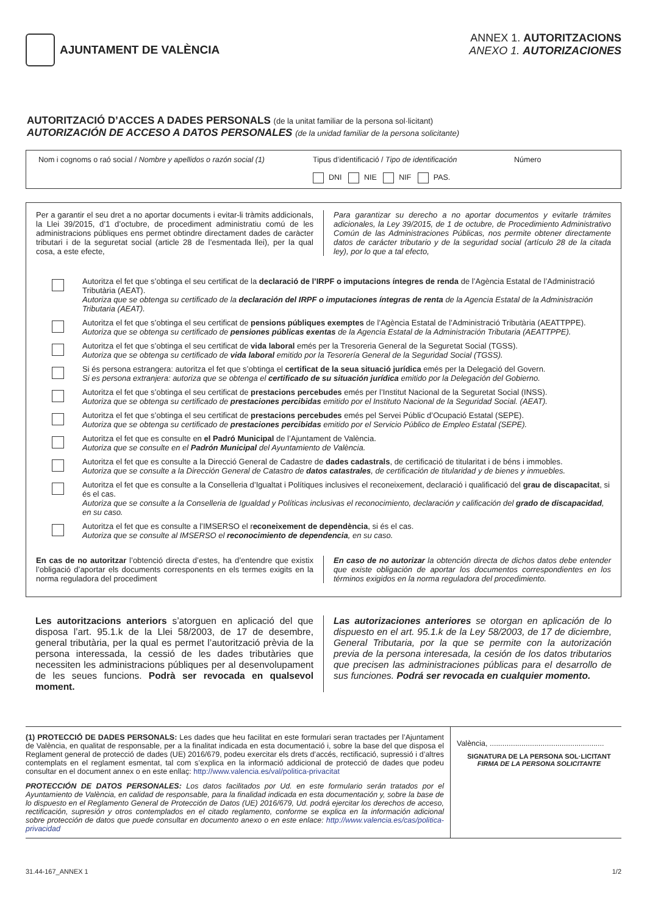AJUNTAMENT DE VALÈNCIA
ANNEX 1. AUTORITZACIONS
ANEXO 1. AUTORIZACIONES
AUTORITZACIÓ D’ACCES A DADES PERSONALS (de la unitat familiar de la persona sol·licitant)
AUTORIZACIÓN DE ACCESO A DATOS PERSONALES (de la unidad familiar de la persona solicitante)
Nom i cognoms o raó social / Nombre y apellidos o razón social (1)
Tipus d’identificació / Tipo de identificación
DNI NIE NIF PAS.
Número
Per a garantir el seu dret a no aportar documents i evitar-li tràmits addicionals, la Llei 39/2015, d’1 d’octubre, de procediment administratiu comú de les administracions públiques ens permet obtindre directament dades de caràcter tributari i de la seguretat social (article 28 de l’esmentada llei), per la qual cosa, a este efecte,
Para garantizar su derecho a no aportar documentos y evitarle trámites adicionales, la Ley 39/2015, de 1 de octubre, de Procedimiento Administrativo Común de las Administraciones Públicas, nos permite obtener directamente datos de carácter tributario y de la seguridad social (artículo 28 de la citada ley), por lo que a tal efecto,
Autoritza el fet que s’obtinga el seu certificat de la declaració de l’IRPF o imputacions íntegres de renda de l’Agència Estatal de l’Administració Tributària (AEAT).
Autoriza que se obtenga su certificado de la declaración del IRPF o imputaciones íntegras de renta de la Agencia Estatal de la Administración Tributaria (AEAT).
Autoritza el fet que s’obtinga el seu certificat de pensions públiques exemptes de l’Agència Estatal de l’Administració Tributària (AEATTPPE).
Autoriza que se obtenga su certificado de pensiones públicas exentas de la Agencia Estatal de la Administración Tributaria (AEATTPPE).
Autoritza el fet que s’obtinga el seu certificat de vida laboral emés per la Tresoreria General de la Seguretat Social (TGSS).
Autoriza que se obtenga su certificado de vida laboral emitido por la Tesorería General de la Seguridad Social (TGSS).
Si és persona estrangera: autoritza el fet que s’obtinga el certificat de la seua situació jurídica emés per la Delegació del Govern.
Si es persona extranjera: autoriza que se obtenga el certificado de su situación jurídica emitido por la Delegación del Gobierno.
Autoritza el fet que s’obtinga el seu certificat de prestacions percebudes emés per l’Institut Nacional de la Seguretat Social (INSS).
Autoriza que se obtenga su certificado de prestaciones percibidas emitido por el Instituto Nacional de la Seguridad Social. (AEAT).
Autoritza el fet que s’obtinga el seu certificat de prestacions percebudes emés pel Servei Públic d’Ocupació Estatal (SEPE).
Autoriza que se obtenga su certificado de prestaciones percibidas emitido por el Servicio Público de Empleo Estatal (SEPE).
Autoritza el fet que es consulte en el Padró Municipal de l’Ajuntament de València.
Autoriza que se consulte en el Padrón Municipal del Ayuntamiento de València.
Autoritza el fet que es consulte a la Direcció General de Cadastre de dades cadastrals, de certificació de titularitat i de béns i immobles.
Autoriza que se consulte a la Dirección General de Catastro de datos catastrales, de certificación de titularidad y de bienes y inmuebles.
Autoritza el fet que es consulte a la Conselleria d’Igualtat i Polítiques inclusives el reconeixement, declaració i qualificació del grau de discapacitat, si és el cas.
Autoriza que se consulte a la Conselleria de Igualdad y Políticas inclusivas el reconocimiento, declaración y calificación del grado de discapacidad, en su caso.
Autoritza el fet que es consulte a l’IMSERSO el reconeixement de dependència, si és el cas.
Autoriza que se consulte al IMSERSO el reconocimiento de dependencia, en su caso.
En cas de no autoritzar l’obtenció directa d’estes, ha d’entendre que existix l’obligació d’aportar els documents corresponents en els termes exigits en la norma reguladora del procediment
En caso de no autorizar la obtención directa de dichos datos debe entender que existe obligación de aportar los documentos correspondientes en los términos exigidos en la norma reguladora del procedimiento.
Les autoritzacions anteriors s’atorguen en aplicació del que disposa l’art. 95.1.k de la Llei 58/2003, de 17 de desembre, general tributària, per la qual es permet l’autorització prèvia de la persona interessada, la cessió de les dades tributàries que necessiten les administracions públiques per al desenvolupament de les seues funcions. Podrà ser revocada en qualsevol moment.
Las autorizaciones anteriores se otorgan en aplicación de lo dispuesto en el art. 95.1.k de la Ley 58/2003, de 17 de diciembre, General Tributaria, por la que se permite con la autorización previa de la persona interesada, la cesión de los datos tributarios que precisen las administraciones públicas para el desarrollo de sus funciones. Podrá ser revocada en cualquier momento.
(1) PROTECCIÓ DE DADES PERSONALS: Les dades que heu facilitat en este formulari seran tractades per l’Ajuntament de València, en qualitat de responsable, per a la finalitat indicada en esta documentació i, sobre la base del que disposa el Reglament general de protecció de dades (UE) 2016/679, podeu exercitar els drets d’accés, rectificació, supressió i d’altres contemplats en el reglament esmentat, tal com s’explica en la informació addicional de protecció de dades que podeu consultar en el document annex o en este enllaç: http://www.valencia.es/val/politica-privacitat
PROTECCIÓN DE DATOS PERSONALES: Los datos facilitados por Ud. en este formulario serán tratados por el Ayuntamiento de València, en calidad de responsable, para la finalidad indicada en esta documentación y, sobre la base de lo dispuesto en el Reglamento General de Protección de Datos (UE) 2016/679, Ud. podrá ejercitar los derechos de acceso, rectificación, supresión y otros contemplados en el citado reglamento, conforme se explica en la información adicional sobre protección de datos que puede consultar en documento anexo o en este enlace: http://www.valencia.es/cas/politica-privacidad
València, ......................................................
SIGNATURA DE LA PERSONA SOL·LICITANT
FIRMA DE LA PERSONA SOLICITANTE
31.44-167_ANNEX 1 1/2